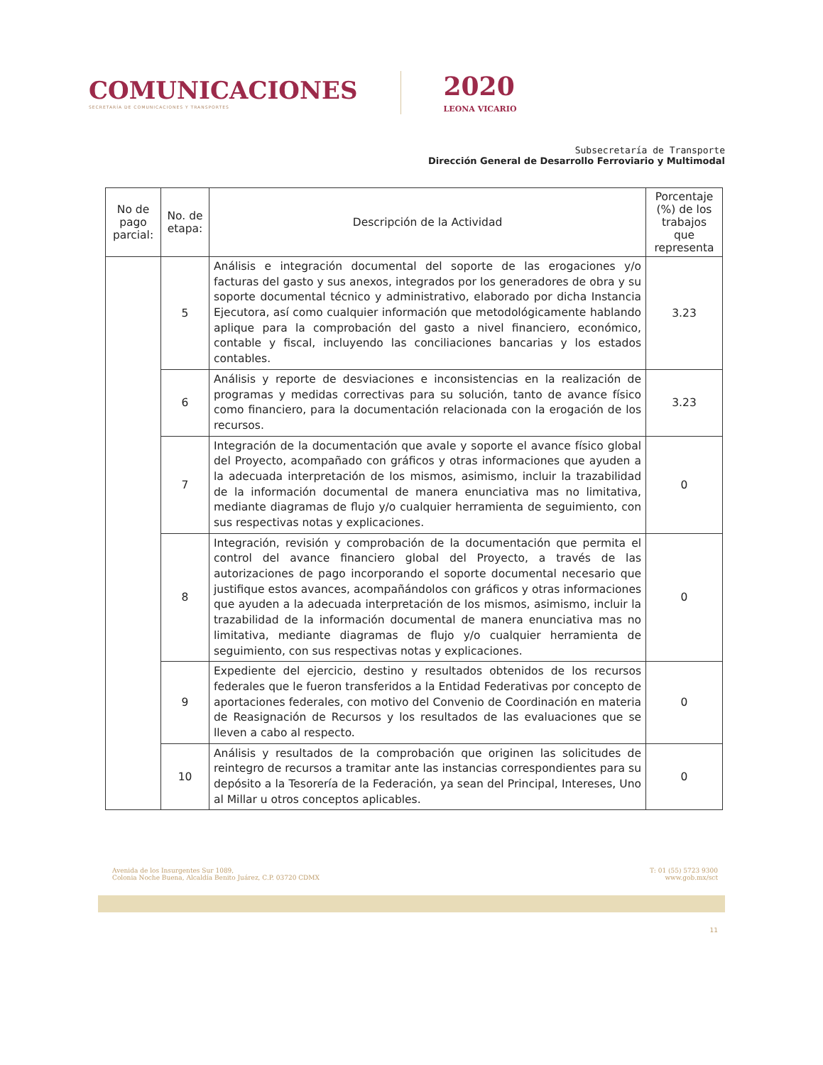COMUNICACIONES
SECRETARÍA DE COMUNICACIONES Y TRANSPORTES
2020
LEONA VICARIO
Subsecretaría de Transporte
Dirección General de Desarrollo Ferroviario y Multimodal
| No de pago parcial: | No. de etapa: | Descripción de la Actividad | Porcentaje (%) de los trabajos que representa |
| --- | --- | --- | --- |
| | 5 | Análisis e integración documental del soporte de las erogaciones y/o facturas del gasto y sus anexos, integrados por los generadores de obra y su soporte documental técnico y administrativo, elaborado por dicha Instancia Ejecutora, así como cualquier información que metodológicamente hablando aplique para la comprobación del gasto a nivel financiero, económico, contable y fiscal, incluyendo las conciliaciones bancarias y los estados contables. | 3.23 |
| | 6 | Análisis y reporte de desviaciones e inconsistencias en la realización de programas y medidas correctivas para su solución, tanto de avance físico como financiero, para la documentación relacionada con la erogación de los recursos. | 3.23 |
| | 7 | Integración de la documentación que avale y soporte el avance físico global del Proyecto, acompañado con gráficos y otras informaciones que ayuden a la adecuada interpretación de los mismos, asimismo, incluir la trazabilidad de la información documental de manera enunciativa mas no limitativa, mediante diagramas de flujo y/o cualquier herramienta de seguimiento, con sus respectivas notas y explicaciones. | 0 |
| | 8 | Integración, revisión y comprobación de la documentación que permita el control del avance financiero global del Proyecto, a través de las autorizaciones de pago incorporando el soporte documental necesario que justifique estos avances, acompañándolos con gráficos y otras informaciones que ayuden a la adecuada interpretación de los mismos, asimismo, incluir la trazabilidad de la información documental de manera enunciativa mas no limitativa, mediante diagramas de flujo y/o cualquier herramienta de seguimiento, con sus respectivas notas y explicaciones. | 0 |
| | 9 | Expediente del ejercicio, destino y resultados obtenidos de los recursos federales que le fueron transferidos a la Entidad Federativas por concepto de aportaciones federales, con motivo del Convenio de Coordinación en materia de Reasignación de Recursos y los resultados de las evaluaciones que se lleven a cabo al respecto. | 0 |
| | 10 | Análisis y resultados de la comprobación que originen las solicitudes de reintegro de recursos a tramitar ante las instancias correspondientes para su depósito a la Tesorería de la Federación, ya sean del Principal, Intereses, Uno al Millar u otros conceptos aplicables. | 0 |
Avenida de los Insurgentes Sur 1089,
Colonia Noche Buena, Alcaldía Benito Juárez, C.P. 03720 CDMX
T: 01 (55) 5723 9300
www.gob.mx/sct
11